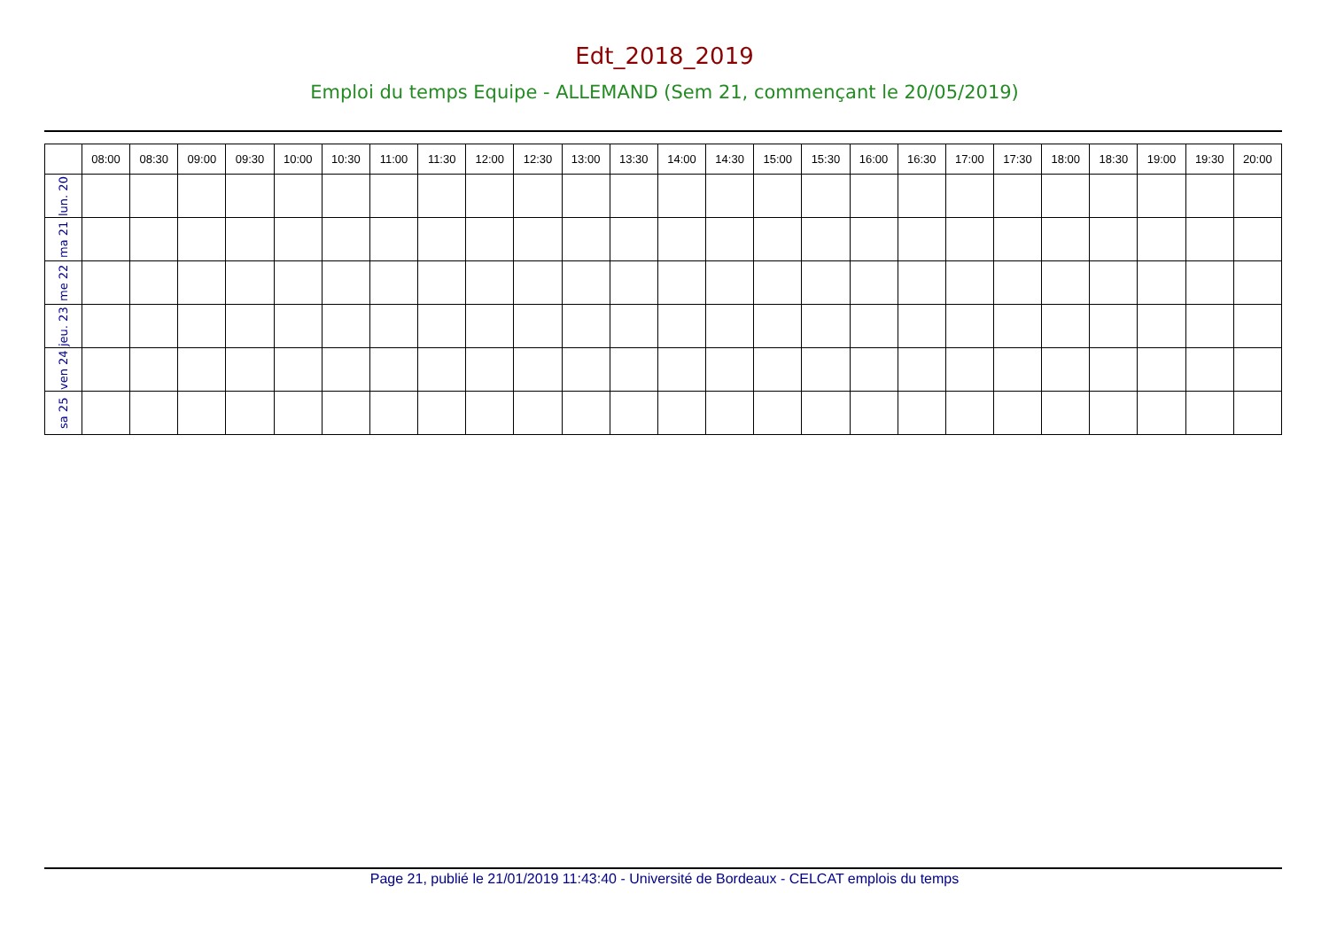Edt_2018_2019
Emploi du temps Equipe - ALLEMAND (Sem 21, commençant le 20/05/2019)
| | 08:00 | 08:30 | 09:00 | 09:30 | 10:00 | 10:30 | 11:00 | 11:30 | 12:00 | 12:30 | 13:00 | 13:30 | 14:00 | 14:30 | 15:00 | 15:30 | 16:00 | 16:30 | 17:00 | 17:30 | 18:00 | 18:30 | 19:00 | 19:30 | 20:00 |
| --- | --- | --- | --- | --- | --- | --- | --- | --- | --- | --- | --- | --- | --- | --- | --- | --- | --- | --- | --- | --- | --- | --- | --- | --- | --- |
| lun. 20 | | | | | | | | | | | | | | | | | | | | | | | | | |
| ma 21 | | | | | | | | | | | | | | | | | | | | | | | | | |
| me 22 | | | | | | | | | | | | | | | | | | | | | | | | | |
| jeu. 23 | | | | | | | | | | | | | | | | | | | | | | | | | |
| ven 24 | | | | | | | | | | | | | | | | | | | | | | | | | |
| sa 25 | | | | | | | | | | | | | | | | | | | | | | | | | |
Page 21, publié le 21/01/2019 11:43:40 - Université de Bordeaux - CELCAT emplois du temps